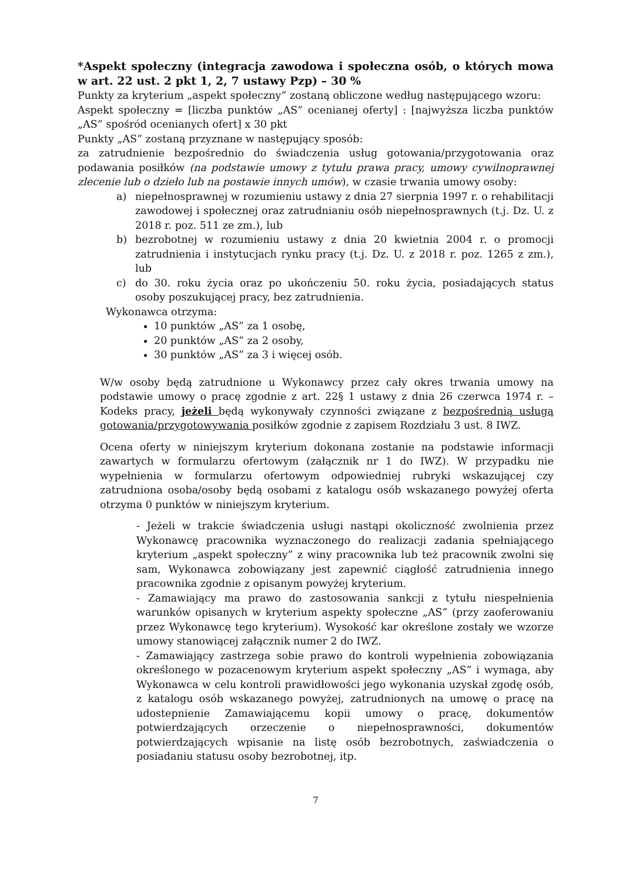*Aspekt społeczny (integracja zawodowa i społeczna osób, o których mowa w art. 22 ust. 2 pkt 1, 2, 7 ustawy Pzp) – 30 %
Punkty za kryterium „aspekt społeczny” zostaną obliczone według następującego wzoru:
Aspekt społeczny = [liczba punktów „AS” ocenianej oferty] : [najwyższa liczba punktów „AS” spośród ocenianych ofert] x 30 pkt
Punkty „AS” zostaną przyznane w następujący sposób:
za zatrudnienie bezpośrednio do świadczenia usług gotowania/przygotowania oraz podawania posiłków (na podstawie umowy z tytułu prawa pracy, umowy cywilnoprawnej zlecenie lub o dzieło lub na postawie innych umów), w czasie trwania umowy osoby:
a) niepełnosprawnej w rozumieniu ustawy z dnia 27 sierpnia 1997 r. o rehabilitacji zawodowej i społecznej oraz zatrudnianiu osób niepełnosprawnych (t.j. Dz. U. z 2018 r. poz. 511 ze zm.), lub
b) bezrobotnej w rozumieniu ustawy z dnia 20 kwietnia 2004 r. o promocji zatrudnienia i instytucjach rynku pracy (t.j. Dz. U. z 2018 r. poz. 1265 z zm.), lub
c) do 30. roku życia oraz po ukończeniu 50. roku życia, posiadających status osoby poszukującej pracy, bez zatrudnienia.
Wykonawca otrzyma:
10 punktów „AS” za 1 osobę,
20 punktów „AS” za 2 osoby,
30 punktów „AS” za 3 i więcej osób.
W/w osoby będą zatrudnione u Wykonawcy przez cały okres trwania umowy na podstawie umowy o pracę zgodnie z art. 22§ 1 ustawy z dnia 26 czerwca 1974 r. – Kodeks pracy, jeżeli będą wykonywały czynności związane z bezpośrednią usługą gotowania/przygotowywania posiłków zgodnie z zapisem Rozdziału 3 ust. 8 IWZ.
Ocena oferty w niniejszym kryterium dokonana zostanie na podstawie informacji zawartych w formularzu ofertowym (załącznik nr 1 do IWZ). W przypadku nie wypełnienia w formularzu ofertowym odpowiedniej rubryki wskazującej czy zatrudniona osoba/osoby będą osobami z katalogu osób wskazanego powyżej oferta otrzyma 0 punktów w niniejszym kryterium.
- Jeżeli w trakcie świadczenia usługi nastąpi okoliczność zwolnienia przez Wykonawcę pracownika wyznaczonego do realizacji zadania spełniającego kryterium „aspekt społeczny” z winy pracownika lub też pracownik zwolni się sam, Wykonawca zobowiązany jest zapewnić ciągłość zatrudnienia innego pracownika zgodnie z opisanym powyżej kryterium.
- Zamawiający ma prawo do zastosowania sankcji z tytułu niespełnienia warunków opisanych w kryterium aspekty społeczne „AS” (przy zaoferowaniu przez Wykonawcę tego kryterium). Wysokość kar określone zostały we wzorze umowy stanowiącej załącznik numer 2 do IWZ.
- Zamawiający zastrzega sobie prawo do kontroli wypełnienia zobowiązania określonego w pozacenowym kryterium aspekt społeczny „AS” i wymaga, aby Wykonawca w celu kontroli prawidłowości jego wykonania uzyskał zgodę osób, z katalogu osób wskazanego powyżej, zatrudnionych na umowę o pracę na udostepnienie Zamawiającemu kopii umowy o pracę, dokumentów potwierdzających orzeczenie o niepełnosprawności, dokumentów potwierdzających wpisanie na listę osób bezrobotnych, zaświadczenia o posiadaniu statusu osoby bezrobotnej, itp.
7